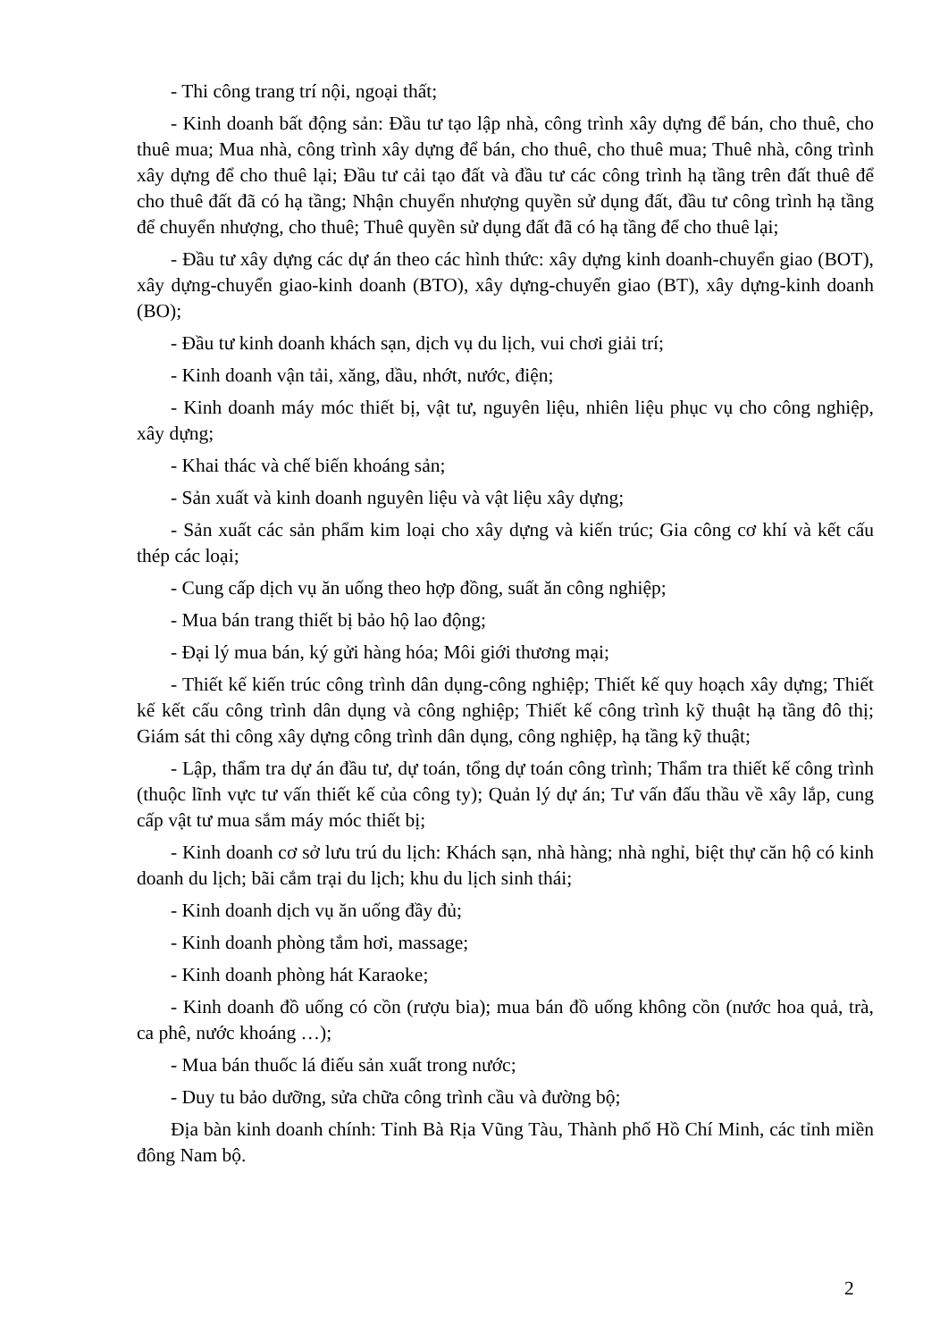- Thi công trang trí nội, ngoại thất;
- Kinh doanh bất động sản: Đầu tư tạo lập nhà, công trình xây dựng để bán, cho thuê, cho thuê mua; Mua nhà, công trình xây dựng để bán, cho thuê, cho thuê mua; Thuê nhà, công trình xây dựng để cho thuê lại; Đầu tư cải tạo đất và đầu tư các công trình hạ tầng trên đất thuê để cho thuê đất đã có hạ tầng; Nhận chuyển nhượng quyền sử dụng đất, đầu tư công trình hạ tầng để chuyển nhượng, cho thuê; Thuê quyền sử dụng đất đã có hạ tầng để cho thuê lại;
- Đầu tư xây dựng các dự án theo các hình thức: xây dựng kinh doanh-chuyển giao (BOT), xây dựng-chuyển giao-kinh doanh (BTO), xây dựng-chuyển giao (BT), xây dựng-kinh doanh (BO);
- Đầu tư kinh doanh khách sạn, dịch vụ du lịch, vui chơi giải trí;
- Kinh doanh vận tải, xăng, dầu, nhớt, nước, điện;
- Kinh doanh máy móc thiết bị, vật tư, nguyên liệu, nhiên liệu phục vụ cho công nghiệp, xây dựng;
- Khai thác và chế biến khoáng sản;
- Sản xuất và kinh doanh nguyên liệu và vật liệu xây dựng;
- Sản xuất các sản phẩm kim loại cho xây dựng và kiến trúc; Gia công cơ khí và kết cấu thép các loại;
- Cung cấp dịch vụ ăn uống theo hợp đồng, suất ăn công nghiệp;
- Mua bán trang thiết bị bảo hộ lao động;
- Đại lý mua bán, ký gửi hàng hóa; Môi giới thương mại;
- Thiết kế kiến trúc công trình dân dụng-công nghiệp; Thiết kế quy hoạch xây dựng; Thiết kế kết cấu công trình dân dụng và công nghiệp; Thiết kế công trình kỹ thuật hạ tầng đô thị; Giám sát thi công xây dựng công trình dân dụng, công nghiệp, hạ tầng kỹ thuật;
- Lập, thẩm tra dự án đầu tư, dự toán, tổng dự toán công trình; Thẩm tra thiết kế công trình (thuộc lĩnh vực tư vấn thiết kế của công ty); Quản lý dự án; Tư vấn đấu thầu về xây lắp, cung cấp vật tư mua sắm máy móc thiết bị;
- Kinh doanh cơ sở lưu trú du lịch: Khách sạn, nhà hàng; nhà nghỉ, biệt thự căn hộ có kinh doanh du lịch; bãi cắm trại du lịch; khu du lịch sinh thái;
- Kinh doanh dịch vụ ăn uống đầy đủ;
- Kinh doanh phòng tắm hơi, massage;
- Kinh doanh phòng hát Karaoke;
- Kinh doanh đồ uống có cồn (rượu bia); mua bán đồ uống không cồn (nước hoa quả, trà, ca phê, nước khoáng …);
- Mua bán thuốc lá điếu sản xuất trong nước;
- Duy tu bảo dưỡng, sửa chữa công trình cầu và đường bộ;
Địa bàn kinh doanh chính: Tỉnh Bà Rịa Vũng Tàu, Thành phố Hồ Chí Minh, các tỉnh miền đông Nam bộ.
2